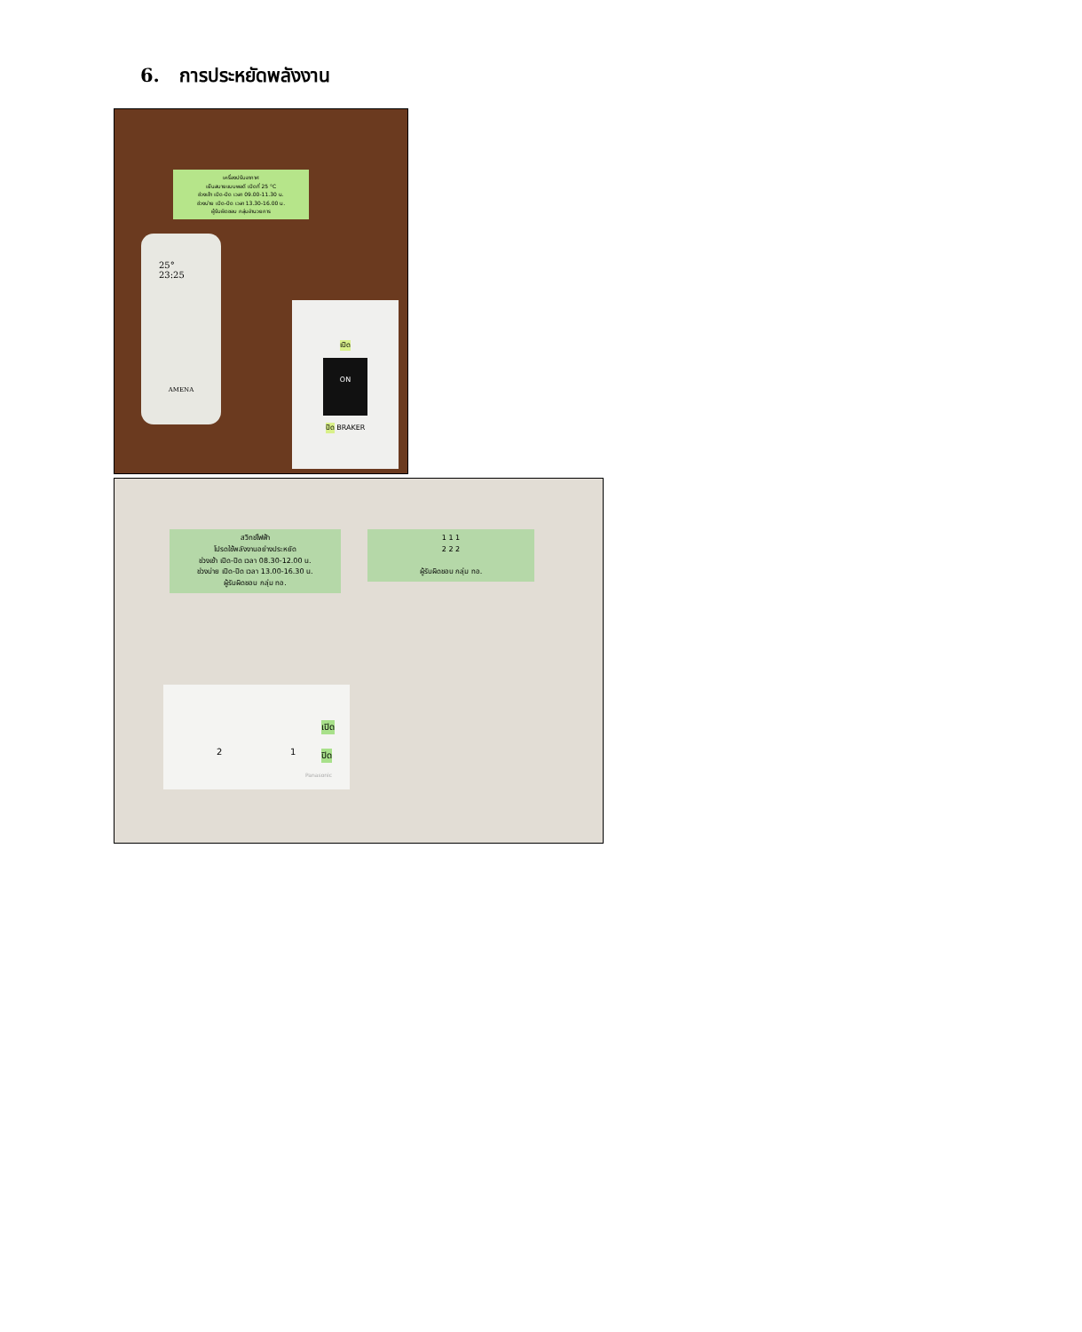6. การประหยัดพลังงาน
เครื่องปรับอากาศ
เย็นสบายแบบพอดี เปิดที่ 25 °C
ช่วงเช้า เปิด-ปิด เวลา 09.00-11.30 น.
ช่วงบ่าย เปิด-ปิด เวลา 13.30-16.00 น.
ผู้รับผิดชอบ กลุ่มอำนวยการ
25°
23:25
AMENA
เปิด
ON
ปิด
BRAKER
สวิทช์ไฟฟ้า
โปรดใช้พลังงานอย่างประหยัด
ช่วงเช้า เปิด-ปิด เวลา 08.30-12.00 น.
ช่วงบ่าย เปิด-ปิด เวลา 13.00-16.30 น.
ผู้รับผิดชอบ กลุ่ม ทอ.
1 1 1
2 2 2
ผู้รับผิดชอบ กลุ่ม ทอ.
2 1
เปิด
ปิด
Panasonic